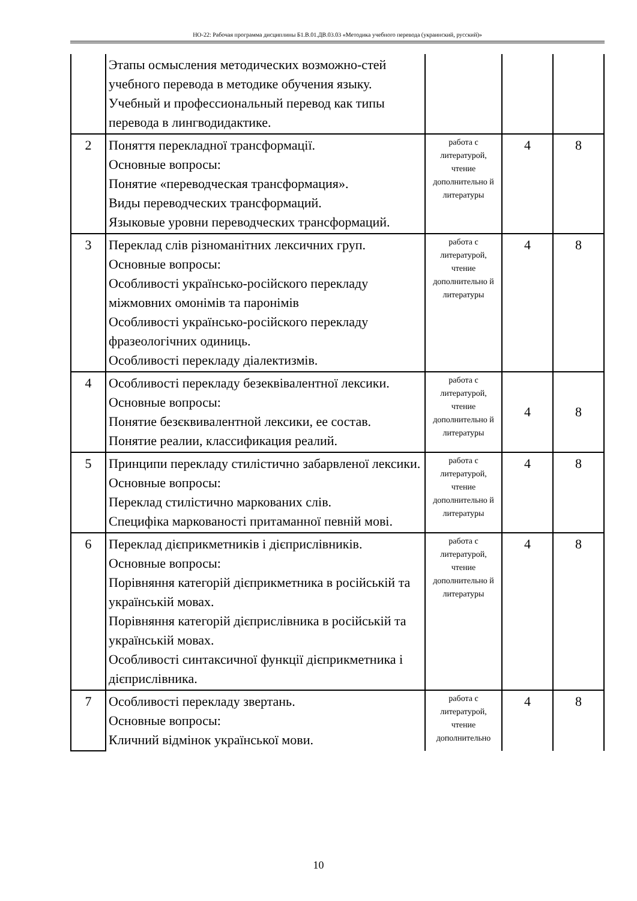НО-22: Рабочая программа дисциплины Б1.В.01.ДВ.03.03 «Методика учебного перевода (украинский, русский)»
| | Этапы осмысления методических возможно-стей учебного перевода в методике обучения языку. Учебный и профессиональный перевод как типы перевода в лингводидактике. | | | |
| 2 | Поняття перекладної трансформації. Основные вопросы: Понятие «переводческая трансформация». Виды переводческих трансформаций. Языковые уровни переводческих трансформаций. | работа с литературой, чтение дополнительно й литературы | 4 | 8 |
| 3 | Переклад слів різноманітних лексичних груп. Основные вопросы: Особливості українсько-російского перекладу міжмовних омонімів та паронімів Особливості українсько-російского перекладу фразеологічних одиниць. Особливості перекладу діалектизмів. | работа с литературой, чтение дополнительно й литературы | 4 | 8 |
| 4 | Особливості перекладу безеквівалентної лексики. Основные вопросы: Понятие безєквивалентной лексики, ее состав. Понятие реалии, классификация реалий. | работа с литературой, чтение дополнительно й литературы | 4 | 8 |
| 5 | Принципи перекладу стилістично забарвленої лексики. Основные вопросы: Переклад стилістично маркованих слів. Специфіка маркованості притаманної певній мові. | работа с литературой, чтение дополнительно й литературы | 4 | 8 |
| 6 | Переклад дієприкметників і дієприслівників. Основные вопросы: Порівняння категорій дієприкметника в російській та українській мовах. Порівняння категорій дієприслівника в російській та українській мовах. Особливості синтаксичної функції дієприкметника і дієприслівника. | работа с литературой, чтение дополнительно й литературы | 4 | 8 |
| 7 | Особливості перекладу звертань. Основные вопросы: Кличний відмінок української мови. | работа с литературой, чтение дополнительно | 4 | 8 |
10